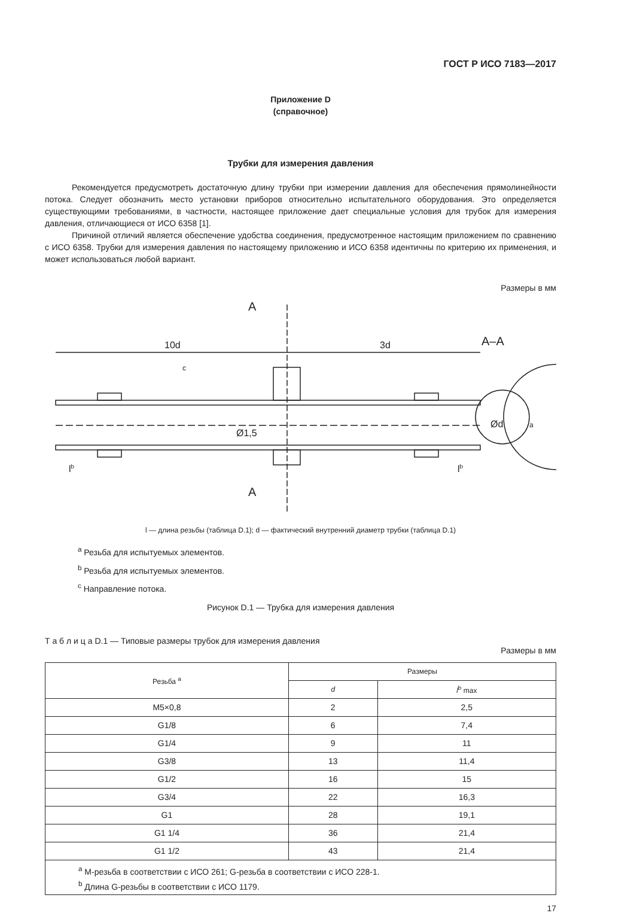ГОСТ Р ИСО 7183—2017
Приложение D
(справочное)
Трубки для измерения давления
Рекомендуется предусмотреть достаточную длину трубки при измерении давления для обеспечения прямолинейности потока. Следует обозначить место установки приборов относительно испытательного оборудования. Это определяется существующими требованиями, в частности, настоящее приложение дает специальные условия для трубок для измерения давления, отличающиеся от ИСО 6358 [1].
Причиной отличий является обеспечение удобства соединения, предусмотренное настоящим приложением по сравнению с ИСО 6358. Трубки для измерения давления по настоящему приложению и ИСО 6358 идентичны по критерию их применения, и может использоваться любой вариант.
Размеры в мм
A
A
10d
3d
c
Ø1,5
Ød
a
lb
lb
A–A
l — длина резьбы (таблица D.1); d — фактический внутренний диаметр трубки (таблица D.1)
<sup>a</sup> Резьба для испытуемых элементов.
<sup>b</sup> Резьба для испытуемых элементов.
<sup>c</sup> Направление потока.
Рисунок D.1 — Трубка для измерения давления
Т а б л и ц а D.1 — Типовые размеры трубок для измерения давления
Размеры в мм
| Резьба <sup>a</sup> | Размеры | |
| --- | --- | --- |
| | d | l<sup>b</sup> max |
| M5×0,8 | 2 | 2,5 |
| G1/8 | 6 | 7,4 |
| G1/4 | 9 | 11 |
| G3/8 | 13 | 11,4 |
| G1/2 | 16 | 15 |
| G3/4 | 22 | 16,3 |
| G1 | 28 | 19,1 |
| G1 1/4 | 36 | 21,4 |
| G1 1/2 | 43 | 21,4 |
| <sup>a</sup> M-резьба в соответствии с ИСО 261; G-резьба в соответствии с ИСО 228-1. <sup>b</sup> Длина G-резьбы в соответствии с ИСО 1179. | | |
17